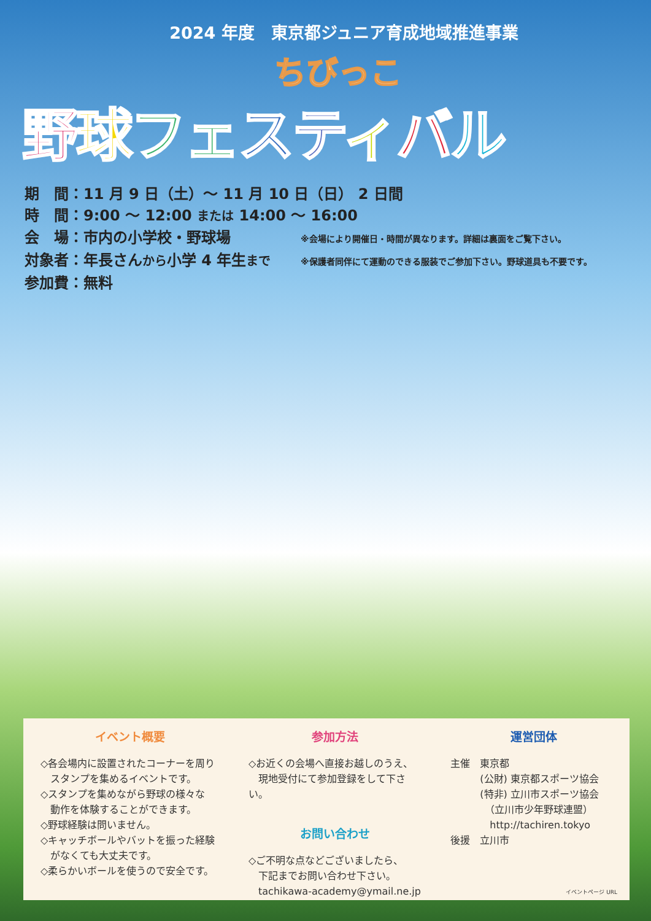2024 年度　東京都ジュニア育成地域推進事業
ちびっこ
野球フェ スティバル
期　間：11 月 9 日（土）～ 11 月 10 日（日） 2 日間
時　間：9:00 ～ 12:00 または 14:00 ～ 16:00
会　場：市内の小学校・野球場
※会場により開催日・時間が異なります。詳細は裏面をご覧下さい。
対象者：年長さんから小学 4 年生まで
※保護者同伴にて運動のできる服装でご参加下さい。野球道具も不要です。
参加費：無料
イベント概要
◇各会場内に設置されたコーナーを周り
　スタンプを集めるイベントです。
◇スタンプを集めながら野球の様々な
　動作を体験することができます。
◇野球経験は問いません。
◇キャッチボールやバットを振った経験
　がなくても大丈夫です。
◇柔らかいボールを使うので安全です。
参加方法
◇お近くの会場へ直接お越しのうえ、
　現地受付にて参加登録をして下さい。
お問い合わせ
◇ご不明な点などございましたら、
　下記までお問い合わせ下さい。
　tachikawa-academy@ymail.ne.jp
運営団体
主催　東京都
　　　(公財) 東京都スポーツ協会
　　　(特非) 立川市スポーツ協会
　　　　（立川市少年野球連盟）
　　　　http://tachiren.tokyo
後援　立川市
イベントページ URL